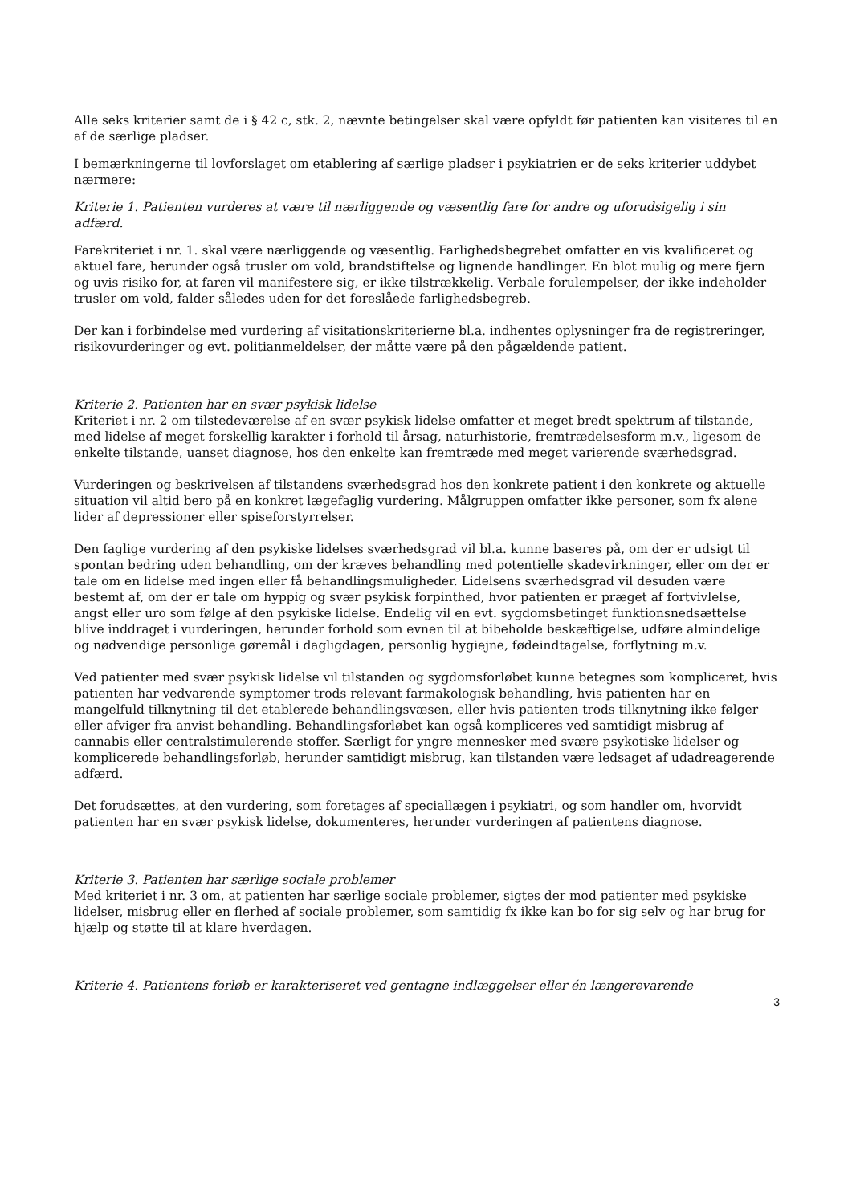Alle seks kriterier samt de i § 42 c, stk. 2, nævnte betingelser skal være opfyldt før patienten kan visiteres til en af de særlige pladser.
I bemærkningerne til lovforslaget om etablering af særlige pladser i psykiatrien er de seks kriterier uddybet nærmere:
Kriterie 1. Patienten vurderes at være til nærliggende og væsentlig fare for andre og uforudsigelig i sin adfærd.
Farekriteriet i nr. 1. skal være nærliggende og væsentlig. Farlighedsbegrebet omfatter en vis kvalificeret og aktuel fare, herunder også trusler om vold, brandstiftelse og lignende handlinger. En blot mulig og mere fjern og uvis risiko for, at faren vil manifestere sig, er ikke tilstrækkelig. Verbale forulempelser, der ikke indeholder trusler om vold, falder således uden for det foreslåede farlighedsbegreb.
Der kan i forbindelse med vurdering af visitationskriterierne bl.a. indhentes oplysninger fra de registreringer, risikovurderinger og evt. politianmeldelser, der måtte være på den pågældende patient.
Kriterie 2. Patienten har en svær psykisk lidelse
Kriteriet i nr. 2 om tilstedeværelse af en svær psykisk lidelse omfatter et meget bredt spektrum af tilstande, med lidelse af meget forskellig karakter i forhold til årsag, naturhistorie, fremtrædelsesform m.v., ligesom de enkelte tilstande, uanset diagnose, hos den enkelte kan fremtræde med meget varierende sværhedsgrad.
Vurderingen og beskrivelsen af tilstandens sværhedsgrad hos den konkrete patient i den konkrete og aktuelle situation vil altid bero på en konkret lægefaglig vurdering. Målgruppen omfatter ikke personer, som fx alene lider af depressioner eller spiseforstyrrelser.
Den faglige vurdering af den psykiske lidelses sværhedsgrad vil bl.a. kunne baseres på, om der er udsigt til spontan bedring uden behandling, om der kræves behandling med potentielle skadevirkninger, eller om der er tale om en lidelse med ingen eller få behandlingsmuligheder. Lidelsens sværhedsgrad vil desuden være bestemt af, om der er tale om hyppig og svær psykisk forpinthed, hvor patienten er præget af fortvivlelse, angst eller uro som følge af den psykiske lidelse. Endelig vil en evt. sygdomsbetinget funktionsnedsættelse blive inddraget i vurderingen, herunder forhold som evnen til at bibeholde beskæftigelse, udføre almindelige og nødvendige personlige gøremål i dagligdagen, personlig hygiejne, fødeindtagelse, forflytning m.v.
Ved patienter med svær psykisk lidelse vil tilstanden og sygdomsforløbet kunne betegnes som kompliceret, hvis patienten har vedvarende symptomer trods relevant farmakologisk behandling, hvis patienten har en mangelfuld tilknytning til det etablerede behandlingsvæsen, eller hvis patienten trods tilknytning ikke følger eller afviger fra anvist behandling. Behandlingsforløbet kan også kompliceres ved samtidigt misbrug af cannabis eller centralstimulerende stoffer. Særligt for yngre mennesker med svære psykotiske lidelser og komplicerede behandlingsforløb, herunder samtidigt misbrug, kan tilstanden være ledsaget af udadreagerende adfærd.
Det forudsættes, at den vurdering, som foretages af speciallægen i psykiatri, og som handler om, hvorvidt patienten har en svær psykisk lidelse, dokumenteres, herunder vurderingen af patientens diagnose.
Kriterie 3. Patienten har særlige sociale problemer
Med kriteriet i nr. 3 om, at patienten har særlige sociale problemer, sigtes der mod patienter med psykiske lidelser, misbrug eller en flerhed af sociale problemer, som samtidig fx ikke kan bo for sig selv og har brug for hjælp og støtte til at klare hverdagen.
Kriterie 4. Patientens forløb er karakteriseret ved gentagne indlæggelser eller én længerevarende
3